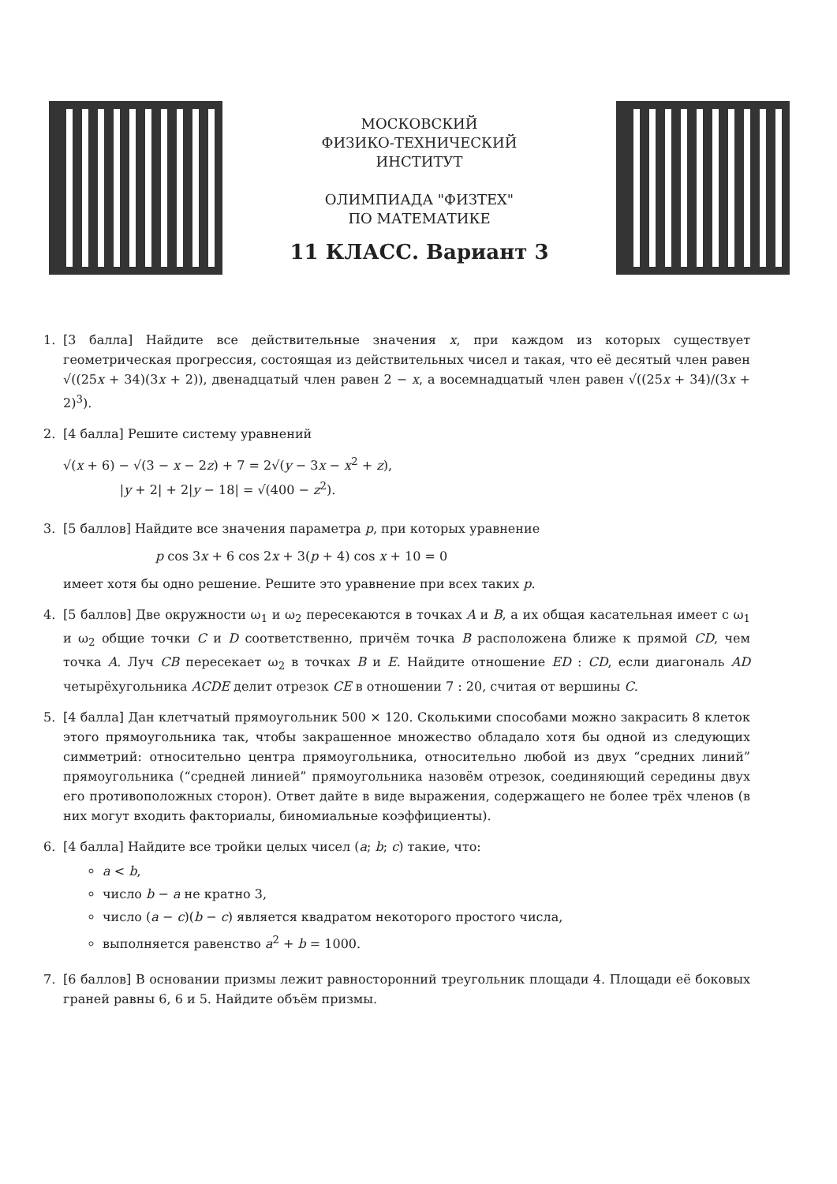МОСКОВСКИЙ
ФИЗИКО-ТЕХНИЧЕСКИЙ
ИНСТИТУТ
ОЛИМПИАДА "ФИЗТЕХ"
ПО МАТЕМАТИКЕ
11 КЛАСС. Вариант 3
1. [3 балла] Найдите все действительные значения x, при каждом из которых существует геометрическая прогрессия, состоящая из действительных чисел и такая, что её десятый член равен √((25x + 34)(3x + 2)), двенадцатый член равен 2 − x, а восемнадцатый член равен √((25x + 34)/(3x + 2)<sup>3</sup>).
2. [4 балла] Решите систему уравнений
√(x + 6) − √(3 − x − 2z) + 7 = 2√(y − 3x − x<sup>2</sup> + z),
|y + 2| + 2|y − 18| = √(400 − z<sup>2</sup>).
3. [5 баллов] Найдите все значения параметра p, при которых уравнение
p cos 3x + 6 cos 2x + 3(p + 4) cos x + 10 = 0
имеет хотя бы одно решение. Решите это уравнение при всех таких p.
4. [5 баллов] Две окружности ω<sub>1</sub> и ω<sub>2</sub> пересекаются в точках A и B, а их общая касательная имеет с ω<sub>1</sub> и ω<sub>2</sub> общие точки C и D соответственно, причём точка B расположена ближе к прямой CD, чем точка A. Луч CB пересекает ω<sub>2</sub> в точках B и E. Найдите отношение ED : CD, если диагональ AD четырёхугольника ACDE делит отрезок CE в отношении 7 : 20, считая от вершины C.
5. [4 балла] Дан клетчатый прямоугольник 500 × 120. Сколькими способами можно закрасить 8 клеток этого прямоугольника так, чтобы закрашенное множество обладало хотя бы одной из следующих симметрий: относительно центра прямоугольника, относительно любой из двух “средних линий” прямоугольника (“средней линией” прямоугольника назовём отрезок, соединяющий середины двух его противоположных сторон). Ответ дайте в виде выражения, содержащего не более трёх членов (в них могут входить факториалы, биномиальные коэффициенты).
6. [4 балла] Найдите все тройки целых чисел (a; b; c) такие, что:
a < b,
число b − a не кратно 3,
число (a − c)(b − c) является квадратом некоторого простого числа,
выполняется равенство a<sup>2</sup> + b = 1000.
7. [6 баллов] В основании призмы лежит равносторонний треугольник площади 4. Площади её боковых граней равны 6, 6 и 5. Найдите объём призмы.